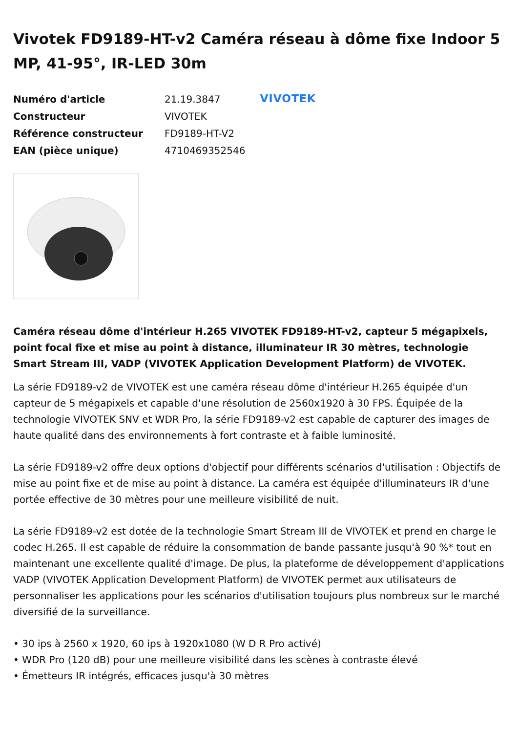Vivotek FD9189-HT-v2 Caméra réseau à dôme fixe Indoor 5 MP, 41-95°, IR-LED 30m
| Numéro d'article | 21.19.3847 |
| Constructeur | VIVOTEK |
| Référence constructeur | FD9189-HT-V2 |
| EAN (pièce unique) | 4710469352546 |
VIVOTEK
Caméra réseau dôme d'intérieur H.265 VIVOTEK FD9189-HT-v2, capteur 5 mégapixels, point focal fixe et mise au point à distance, illuminateur IR 30 mètres, technologie Smart Stream III, VADP (VIVOTEK Application Development Platform) de VIVOTEK.
La série FD9189-v2 de VIVOTEK est une caméra réseau dôme d'intérieur H.265 équipée d'un capteur de 5 mégapixels et capable d'une résolution de 2560x1920 à 30 FPS. Équipée de la technologie VIVOTEK SNV et WDR Pro, la série FD9189-v2 est capable de capturer des images de haute qualité dans des environnements à fort contraste et à faible luminosité.
La série FD9189-v2 offre deux options d'objectif pour différents scénarios d'utilisation : Objectifs de mise au point fixe et de mise au point à distance. La caméra est équipée d'illuminateurs IR d'une portée effective de 30 mètres pour une meilleure visibilité de nuit.
La série FD9189-v2 est dotée de la technologie Smart Stream III de VIVOTEK et prend en charge le codec H.265. Il est capable de réduire la consommation de bande passante jusqu'à 90 %* tout en maintenant une excellente qualité d'image. De plus, la plateforme de développement d'applications VADP (VIVOTEK Application Development Platform) de VIVOTEK permet aux utilisateurs de personnaliser les applications pour les scénarios d'utilisation toujours plus nombreux sur le marché diversifié de la surveillance.
• 30 ips à 2560 x 1920, 60 ips à 1920x1080 (W D R Pro activé)
• WDR Pro (120 dB) pour une meilleure visibilité dans les scènes à contraste élevé
• Émetteurs IR intégrés, efficaces jusqu'à 30 mètres